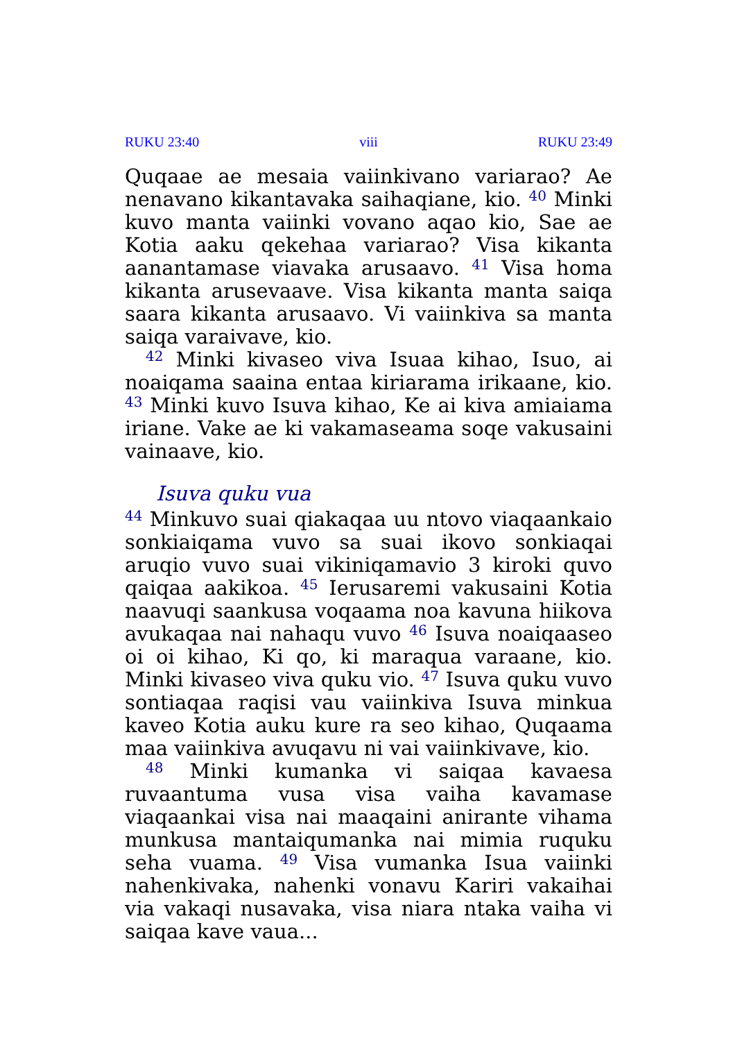RUKU 23:40 viii RUKU 23:49
Quqaae ae mesaia vaiinkivano variarao? Ae nenavano kikantavaka saihaqiane, kio. <sup>40</sup> Minki kuvo manta vaiinki vovano aqao kio, Sae ae Kotia aaku qekehaa variarao? Visa kikanta aanantamase viavaka arusaavo. <sup>41</sup> Visa homa kikanta arusevaave. Visa kikanta manta saiqa saara kikanta arusaavo. Vi vaiinkiva sa manta saiqa varaivave, kio.
<sup>42</sup> Minki kivaseo viva Isuaa kihao, Isuo, ai noaiqama saaina entaa kiriarama irikaane, kio. <sup>43</sup> Minki kuvo Isuva kihao, Ke ai kiva amiaiama iriane. Vake ae ki vakamaseama soqe vakusaini vainaave, kio.
Isuva quku vua
<sup>44</sup> Minkuvo suai qiakaqaa uu ntovo viaqaankaio sonkiaiqama vuvo sa suai ikovo sonkiaqai aruqio vuvo suai vikiniqamavio 3 kiroki quvo qaiqaa aakikoa. <sup>45</sup> Ierusaremi vakusaini Kotia naavuqi saankusa voqaama noa kavuna hiikova avukaqaa nai nahaqu vuvo <sup>46</sup> Isuva noaiqaaseo oi oi kihao, Ki qo, ki maraqua varaane, kio. Minki kivaseo viva quku vio. <sup>47</sup> Isuva quku vuvo sontiaqaa raqisi vau vaiinkiva Isuva minkua kaveo Kotia auku kure ra seo kihao, Quqaama maa vaiinkiva avuqavu ni vai vaiinkivave, kio.
<sup>48</sup> Minki kumanka vi saiqaa kavaesa ruvaantuma vusa visa vaiha kavamase viaqaankai visa nai maaqaini anirante vihama munkusa mantaiqumanka nai mimia ruquku seha vuama. <sup>49</sup> Visa vumanka Isua vaiinki nahenkivaka, nahenki vonavu Kariri vakaihai via vakaqi nusavaka, visa niara ntaka vaiha vi saiqaa kave vaua...